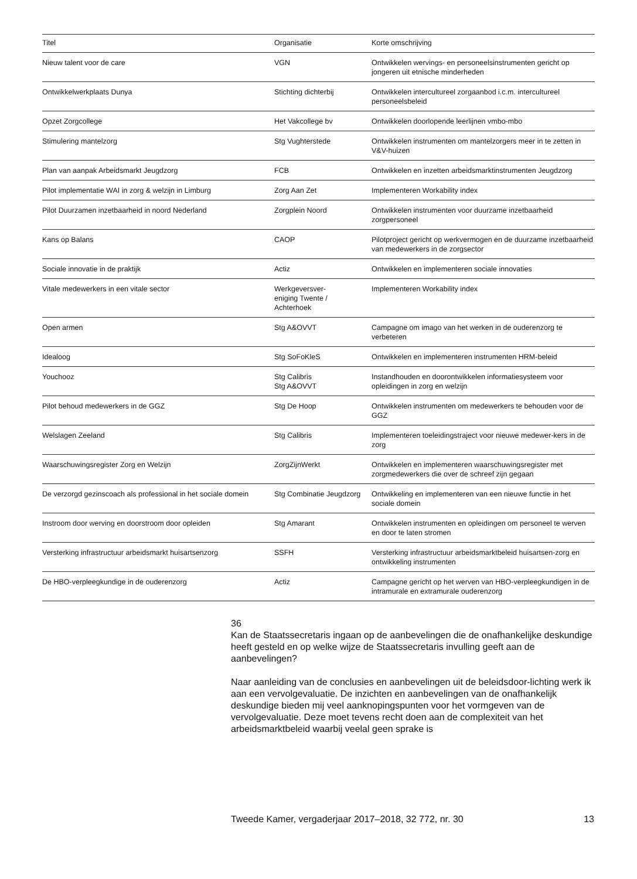| Titel | Organisatie | Korte omschrijving |
| --- | --- | --- |
| Nieuw talent voor de care | VGN | Ontwikkelen wervings- en personeelsinstrumenten gericht op jongeren uit etnische minderheden |
| Ontwikkelwerkplaats Dunya | Stichting dichterbij | Ontwikkelen intercultureel zorgaanbod i.c.m. intercultureel personeelsbeleid |
| Opzet Zorgcollege | Het Vakcollege bv | Ontwikkelen doorlopende leerlijnen vmbo-mbo |
| Stimulering mantelzorg | Stg Vughterstede | Ontwikkelen instrumenten om mantelzorgers meer in te zetten in V&V-huizen |
| Plan van aanpak Arbeidsmarkt Jeugdzorg | FCB | Ontwikkelen en inzetten arbeidsmarktinstrumenten Jeugdzorg |
| Pilot implementatie WAI in zorg & welzijn in Limburg | Zorg Aan Zet | Implementeren Workability index |
| Pilot Duurzamen inzetbaarheid in noord Nederland | Zorgplein Noord | Ontwikkelen instrumenten voor duurzame inzetbaarheid zorgpersoneel |
| Kans op Balans | CAOP | Pilotproject gericht op werkvermogen en de duurzame inzetbaarheid van medewerkers in de zorgsector |
| Sociale innovatie in de praktijk | Actiz | Ontwikkelen en implementeren sociale innovaties |
| Vitale medewerkers in een vitale sector | Werkgeversver- eniging Twente / Achterhoek | Implementeren Workability index |
| Open armen | Stg A&OVVT | Campagne om imago van het werken in de ouderenzorg te verbeteren |
| Idealoog | Stg SoFoKleS | Ontwikkelen en implementeren instrumenten HRM-beleid |
| Youchooz | Stg Calibris Stg A&OVVT | Instandhouden en doorontwikkelen informatiesysteem voor opleidingen in zorg en welzijn |
| Pilot behoud medewerkers in de GGZ | Stg De Hoop | Ontwikkelen instrumenten om medewerkers te behouden voor de GGZ |
| Welslagen Zeeland | Stg Calibris | Implementeren toeleidingstraject voor nieuwe medewer-kers in de zorg |
| Waarschuwingsregister Zorg en Welzijn | ZorgZijnWerkt | Ontwikkelen en implementeren waarschuwingsregister met zorgmedewerkers die over de schreef zijn gegaan |
| De verzorgd gezinscoach als professional in het sociale domein | Stg Combinatie Jeugdzorg | Ontwikkeling en implementeren van een nieuwe functie in het sociale domein |
| Instroom door werving en doorstroom door opleiden | Stg Amarant | Ontwikkelen instrumenten en opleidingen om personeel te werven en door te laten stromen |
| Versterking infrastructuur arbeidsmarkt huisartsenzorg | SSFH | Versterking infrastructuur arbeidsmarktbeleid huisartsen-zorg en ontwikkeling instrumenten |
| De HBO-verpleegkundige in de ouderenzorg | Actiz | Campagne gericht op het werven van HBO-verpleegkundigen in de intramurale en extramurale ouderenzorg |
36
Kan de Staatssecretaris ingaan op de aanbevelingen die de onafhankelijke deskundige heeft gesteld en op welke wijze de Staatssecretaris invulling geeft aan de aanbevelingen?
Naar aanleiding van de conclusies en aanbevelingen uit de beleidsdoor-lichting werk ik aan een vervolgevaluatie. De inzichten en aanbevelingen van de onafhankelijk deskundige bieden mij veel aanknopingspunten voor het vormgeven van de vervolgevaluatie. Deze moet tevens recht doen aan de complexiteit van het arbeidsmarktbeleid waarbij veelal geen sprake is
Tweede Kamer, vergaderjaar 2017–2018, 32 772, nr. 30 13